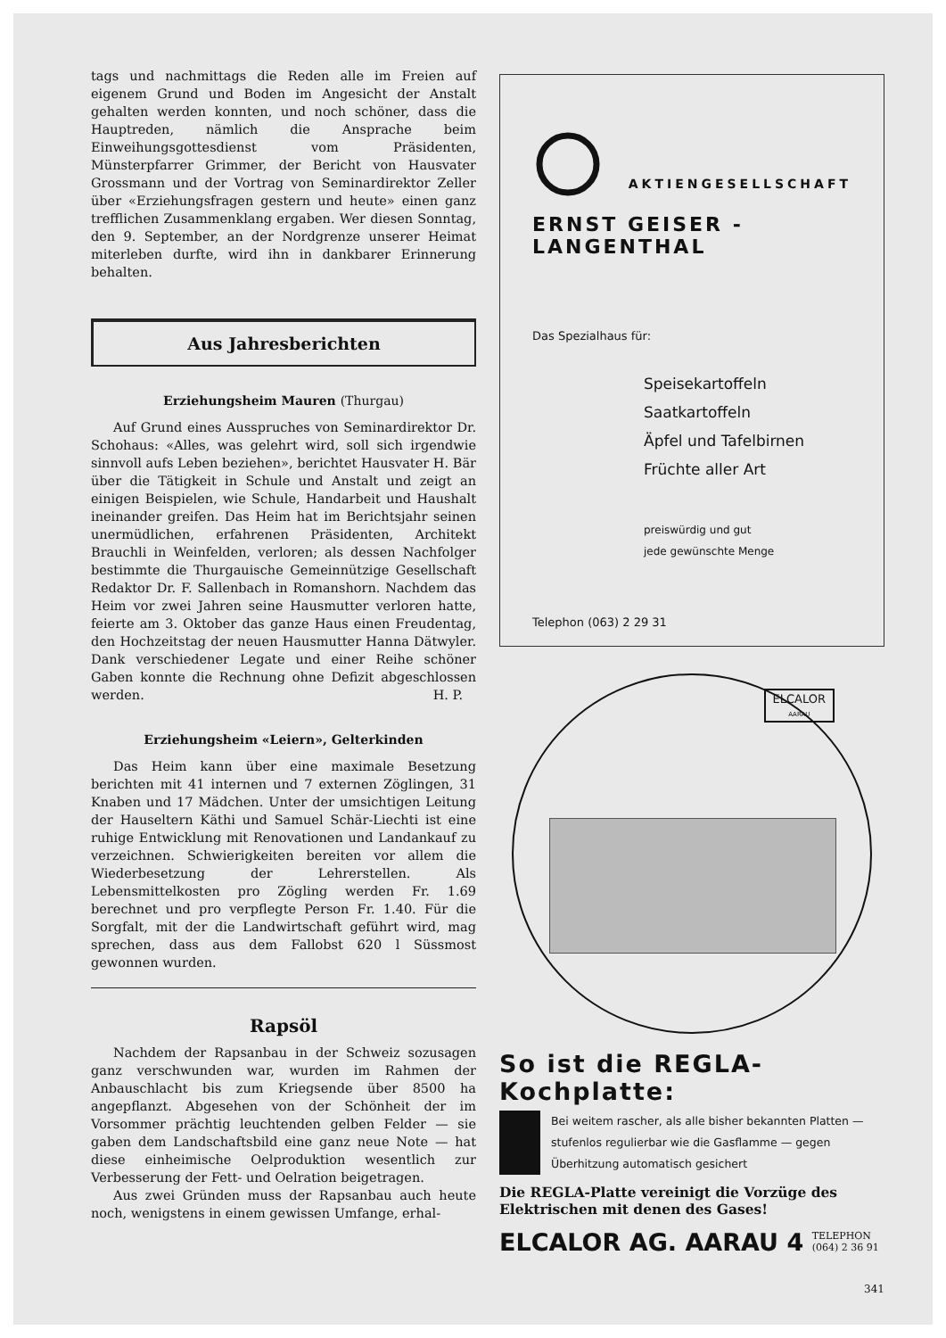tags und nachmittags die Reden alle im Freien auf eigenem Grund und Boden im Angesicht der Anstalt gehalten werden konnten, und noch schöner, dass die Hauptreden, nämlich die Ansprache beim Einweihungsgottesdienst vom Präsidenten, Münsterpfarrer Grimmer, der Bericht von Hausvater Grossmann und der Vortrag von Seminardirektor Zeller über «Erziehungsfragen gestern und heute» einen ganz trefflichen Zusammenklang ergaben. Wer diesen Sonntag, den 9. September, an der Nordgrenze unserer Heimat miterleben durfte, wird ihn in dankbarer Erinnerung behalten.
Aus Jahresberichten
Erziehungsheim Mauren (Thurgau)
Auf Grund eines Ausspruches von Seminardirektor Dr. Schohaus: «Alles, was gelehrt wird, soll sich irgendwie sinnvoll aufs Leben beziehen», berichtet Hausvater H. Bär über die Tätigkeit in Schule und Anstalt und zeigt an einigen Beispielen, wie Schule, Handarbeit und Haushalt ineinander greifen. Das Heim hat im Berichtsjahr seinen unermüdlichen, erfahrenen Präsidenten, Architekt Brauchli in Weinfelden, verloren; als dessen Nachfolger bestimmte die Thurgauische Gemeinnützige Gesellschaft Redaktor Dr. F. Sallenbach in Romanshorn. Nachdem das Heim vor zwei Jahren seine Hausmutter verloren hatte, feierte am 3. Oktober das ganze Haus einen Freudentag, den Hochzeitstag der neuen Hausmutter Hanna Dätwyler. Dank verschiedener Legate und einer Reihe schöner Gaben konnte die Rechnung ohne Defizit abgeschlossen werden. H. P.
Erziehungsheim «Leiern», Gelterkinden
Das Heim kann über eine maximale Besetzung berichten mit 41 internen und 7 externen Zöglingen, 31 Knaben und 17 Mädchen. Unter der umsichtigen Leitung der Hauseltern Käthi und Samuel Schär-Liechti ist eine ruhige Entwicklung mit Renovationen und Landankauf zu verzeichnen. Schwierigkeiten bereiten vor allem die Wiederbesetzung der Lehrerstellen. Als Lebensmittelkosten pro Zögling werden Fr. 1.69 berechnet und pro verpflegte Person Fr. 1.40. Für die Sorgfalt, mit der die Landwirtschaft geführt wird, mag sprechen, dass aus dem Fallobst 620 l Süssmost gewonnen wurden.
Rapsöl
Nachdem der Rapsanbau in der Schweiz sozusagen ganz verschwunden war, wurden im Rahmen der Anbauschlacht bis zum Kriegsende über 8500 ha angepflanzt. Abgesehen von der Schönheit der im Vorsommer prächtig leuchtenden gelben Felder — sie gaben dem Landschaftsbild eine ganz neue Note — hat diese einheimische Oelproduktion wesentlich zur Verbesserung der Fett- und Oelration beigetragen.
Aus zwei Gründen muss der Rapsanbau auch heute noch, wenigstens in einem gewissen Umfange, erhal-
AKTIENGESELLSCHAFT
ERNST GEISER - LANGENTHAL
Das Spezialhaus für:
Speisekartoffeln
Saatkartoffeln
Äpfel und Tafelbirnen
Früchte aller Art
preiswürdig und gut
jede gewünschte Menge
Telephon (063) 2 29 31
ELCALOR
AARAU
So ist die REGLA-Kochplatte:
Bei weitem rascher, als alle bisher bekannten Platten — stufenlos regulierbar wie die Gasflamme — gegen Überhitzung automatisch gesichert
Die REGLA-Platte vereinigt die Vorzüge des Elektrischen mit denen des Gases!
ELCALOR AG. AARAU 4 TELEPHON
(064) 2 36 91
341